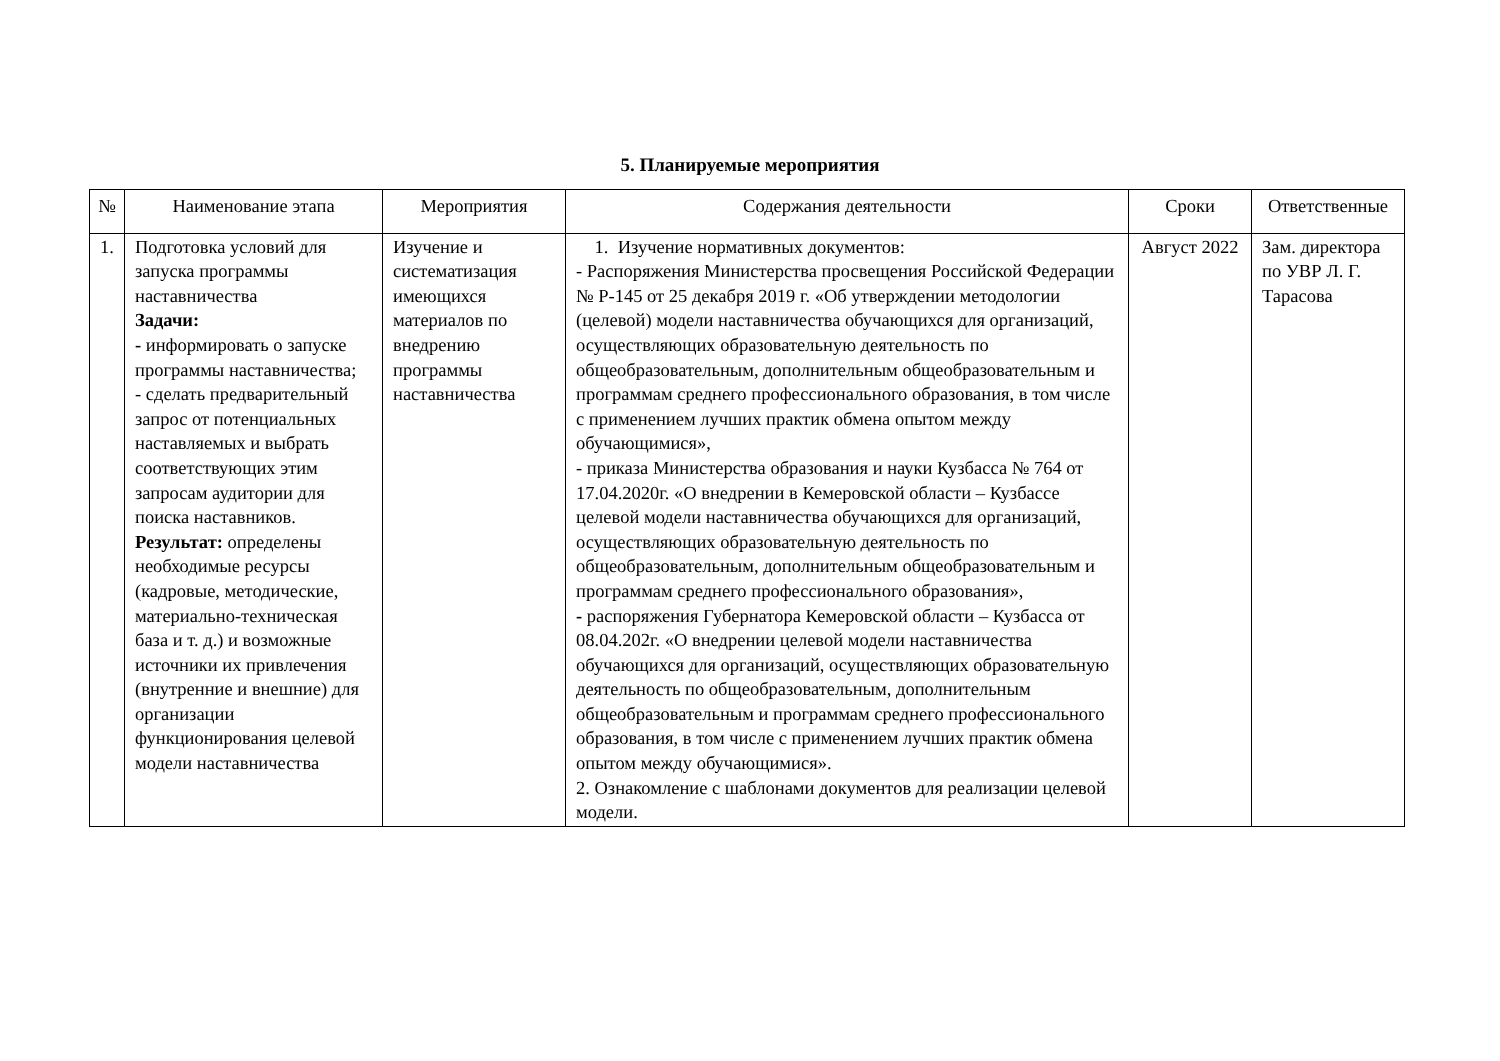5. Планируемые мероприятия
| № | Наименование этапа | Мероприятия | Содержания деятельности | Сроки | Ответственные |
| --- | --- | --- | --- | --- | --- |
| 1. | Подготовка условий для запуска программы наставничества Задачи: - информировать о запуске программы наставничества; - сделать предварительный запрос от потенциальных наставляемых и выбрать соответствующих этим запросам аудитории для поиска наставников. Результат: определены необходимые ресурсы (кадровые, методические, материально-техническая база и т. д.) и возможные источники их привлечения (внутренние и внешние) для организации функционирования целевой модели наставничества | Изучение и систематизация имеющихся материалов по внедрению программы наставничества | 1. Изучение нормативных документов: - Распоряжения Министерства просвещения Российской Федерации № Р-145 от 25 декабря 2019 г. «Об утверждении методологии (целевой) модели наставничества обучающихся для организаций, осуществляющих образовательную деятельность по общеобразовательным, дополнительным общеобразовательным и программам среднего профессионального образования, в том числе с применением лучших практик обмена опытом между обучающимися», - приказа Министерства образования и науки Кузбасса № 764 от 17.04.2020г. «О внедрении в Кемеровской области – Кузбассе целевой модели наставничества обучающихся для организаций, осуществляющих образовательную деятельность по общеобразовательным, дополнительным общеобразовательным и программам среднего профессионального образования», - распоряжения Губернатора Кемеровской области – Кузбасса от 08.04.202г. «О внедрении целевой модели наставничества обучающихся для организаций, осуществляющих образовательную деятельность по общеобразовательным, дополнительным общеобразовательным и программам среднего профессионального образования, в том числе с применением лучших практик обмена опытом между обучающимися». 2. Ознакомление с шаблонами документов для реализации целевой модели. | Август 2022 | Зам. директора по УВР Л. Г. Тарасова |